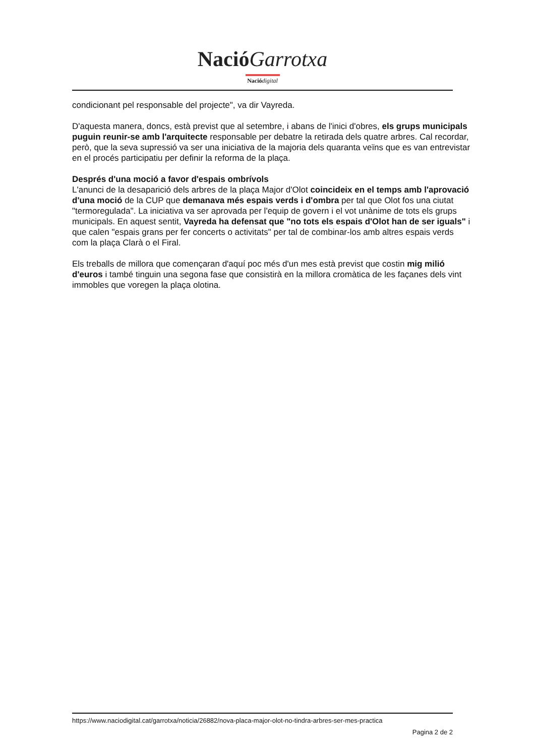Nació Garrotxa
Nació digital
condicionant pel responsable del projecte", va dir Vayreda.
D'aquesta manera, doncs, està previst que al setembre, i abans de l'inici d'obres, els grups municipals puguin reunir-se amb l'arquitecte responsable per debatre la retirada dels quatre arbres. Cal recordar, però, que la seva supressió va ser una iniciativa de la majoria dels quaranta veïns que es van entrevistar en el procés participatiu per definir la reforma de la plaça.
Després d'una moció a favor d'espais ombrívols
L'anunci de la desaparició dels arbres de la plaça Major d'Olot coincideix en el temps amb l'aprovació d'una moció de la CUP que demanava més espais verds i d'ombra per tal que Olot fos una ciutat "termoregulada". La iniciativa va ser aprovada per l'equip de govern i el vot unànime de tots els grups municipals. En aquest sentit, Vayreda ha defensat que "no tots els espais d'Olot han de ser iguals" i que calen "espais grans per fer concerts o activitats" per tal de combinar-los amb altres espais verds com la plaça Clarà o el Firal.
Els treballs de millora que començaran d'aquí poc més d'un mes està previst que costin mig milió d'euros i també tinguin una segona fase que consistirà en la millora cromàtica de les façanes dels vint immobles que voregen la plaça olotina.
https://www.naciodigital.cat/garrotxa/noticia/26882/nova-placa-major-olot-no-tindra-arbres-ser-mes-practica
Pagina 2 de 2